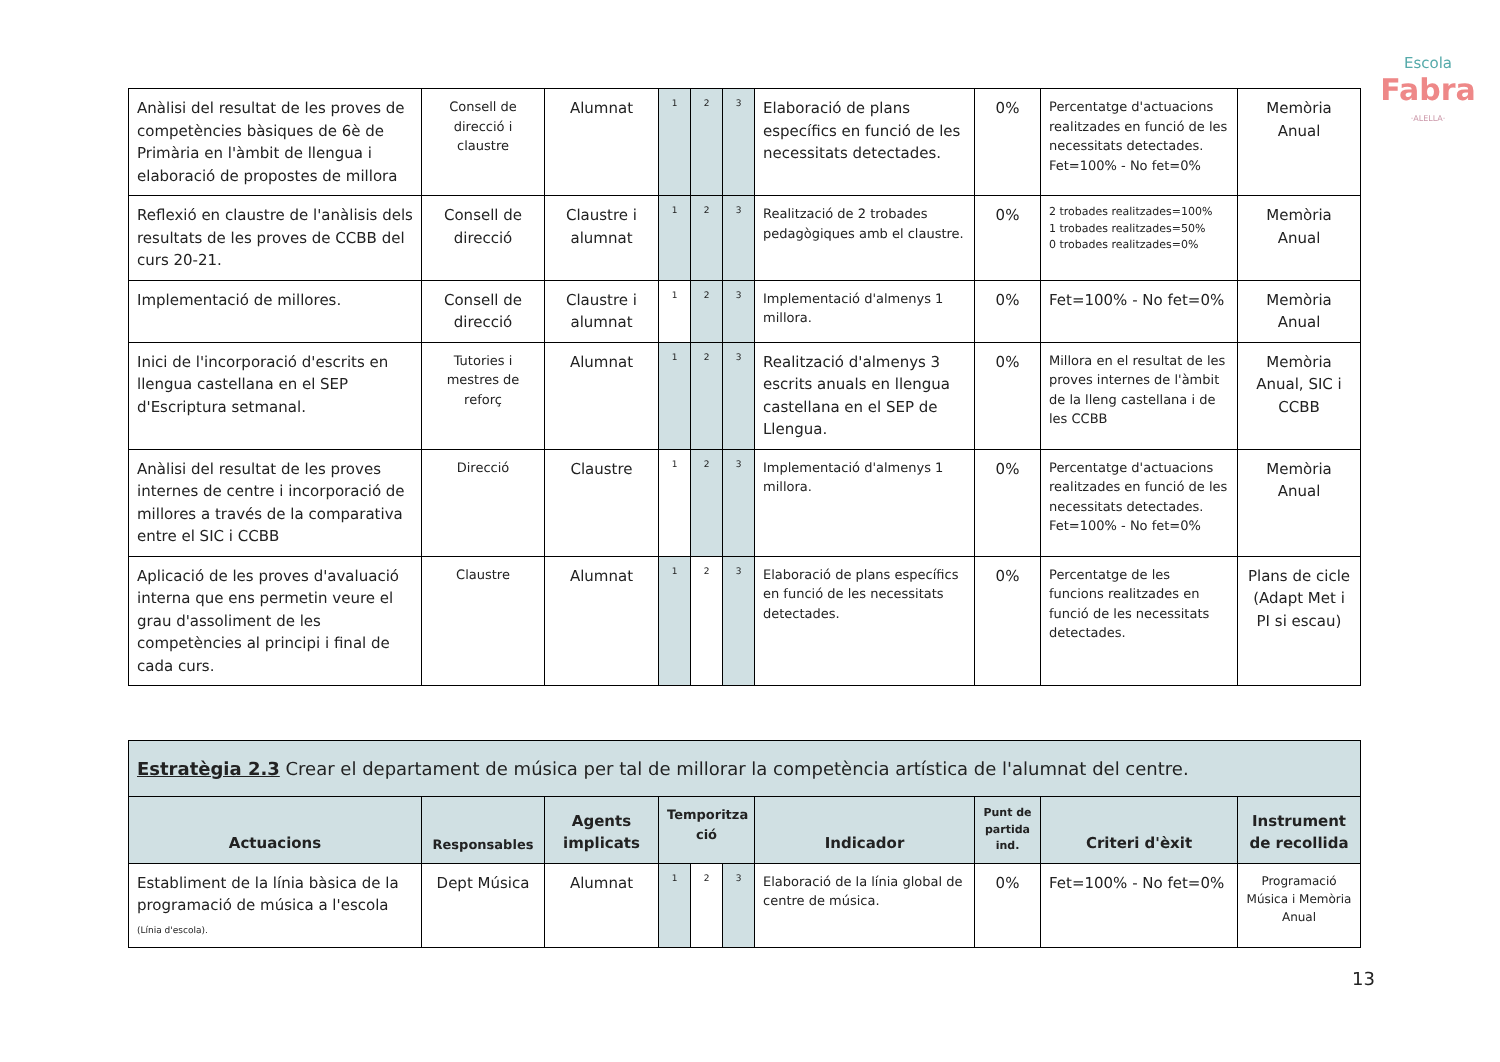Escola
Fabra
·ALELLA·
| Anàlisi del resultat de les proves de competències bàsiques de 6è de Primària en l'àmbit de llengua i elaboració de propostes de millora | Consell de direcció i claustre | Alumnat | 1 | 2 | 3 | Elaboració de plans específics en funció de les necessitats detectades. | 0% | Percentatge d'actuacions realitzades en funció de les necessitats detectades. Fet=100% - No fet=0% | Memòria Anual |
| Reflexió en claustre de l'anàlisis dels resultats de les proves de CCBB del curs 20-21. | Consell de direcció | Claustre i alumnat | 1 | 2 | 3 | Realització de 2 trobades pedagògiques amb el claustre. | 0% | 2 trobades realitzades=100% 1 trobades realitzades=50% 0 trobades realitzades=0% | Memòria Anual |
| Implementació de millores. | Consell de direcció | Claustre i alumnat | 1 | 2 | 3 | Implementació d'almenys 1 millora. | 0% | Fet=100% - No fet=0% | Memòria Anual |
| Inici de l'incorporació d'escrits en llengua castellana en el SEP d'Escriptura setmanal. | Tutories i mestres de reforç | Alumnat | 1 | 2 | 3 | Realització d'almenys 3 escrits anuals en llengua castellana en el SEP de Llengua. | 0% | Millora en el resultat de les proves internes de l'àmbit de la lleng castellana i de les CCBB | Memòria Anual, SIC i CCBB |
| Anàlisi del resultat de les proves internes de centre i incorporació de millores a través de la comparativa entre el SIC i CCBB | Direcció | Claustre | 1 | 2 | 3 | Implementació d'almenys 1 millora. | 0% | Percentatge d'actuacions realitzades en funció de les necessitats detectades. Fet=100% - No fet=0% | Memòria Anual |
| Aplicació de les proves d'avaluació interna que ens permetin veure el grau d'assoliment de les competències al principi i final de cada curs. | Claustre | Alumnat | 1 | 2 | 3 | Elaboració de plans específics en funció de les necessitats detectades. | 0% | Percentatge de les funcions realitzades en funció de les necessitats detectades. | Plans de cicle (Adapt Met i PI si escau) |
| Estratègia 2.3 Crear el departament de música per tal de millorar la competència artística de l'alumnat del centre. | | | | | | | | | |
| Actuacions | Responsables | Agents implicats | Temporitza ció | | | Indicador | Punt de partida ind. | Criteri d'èxit | Instrument de recollida |
| Establiment de la línia bàsica de la programació de música a l'escola (Línia d'escola). | Dept Música | Alumnat | 1 | 2 | 3 | Elaboració de la línia global de centre de música. | 0% | Fet=100% - No fet=0% | Programació Música i Memòria Anual |
13